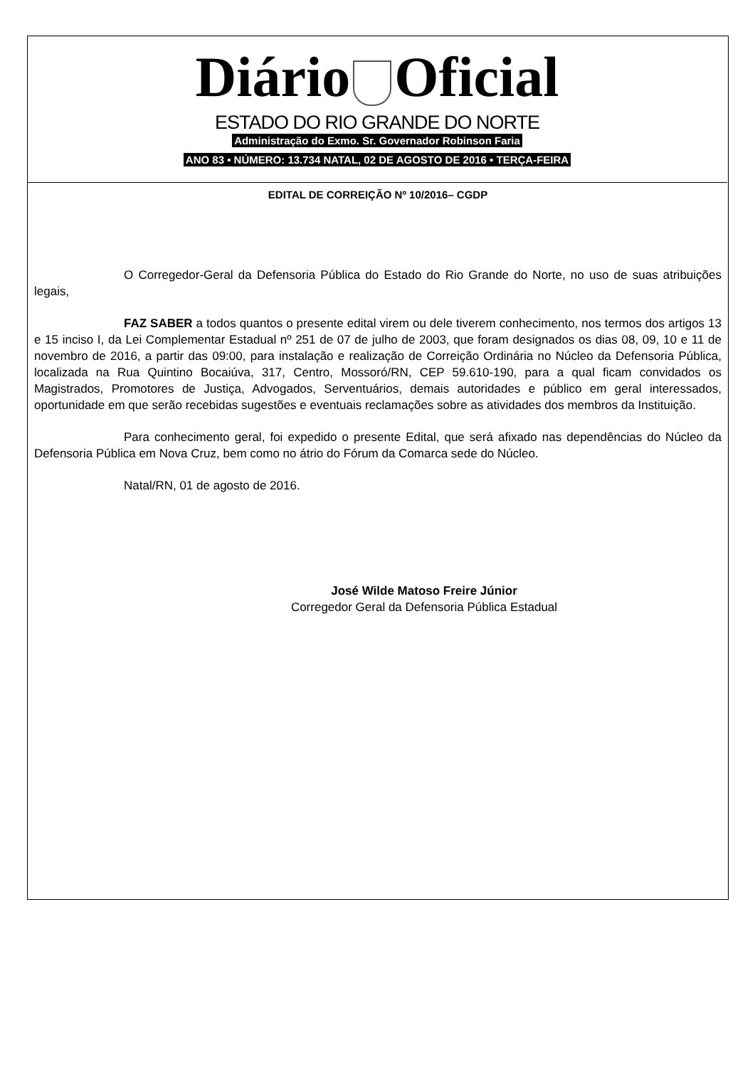Diário Oficial
ESTADO DO RIO GRANDE DO NORTE
Administração do Exmo. Sr. Governador Robinson Faria
ANO 83 • NÚMERO: 13.734 NATAL, 02 DE AGOSTO DE 2016 • TERÇA-FEIRA
EDITAL DE CORREIÇÃO Nº 10/2016– CGDP
O Corregedor-Geral da Defensoria Pública do Estado do Rio Grande do Norte, no uso de suas atribuições legais,
FAZ SABER a todos quantos o presente edital virem ou dele tiverem conhecimento, nos termos dos artigos 13 e 15 inciso I, da Lei Complementar Estadual nº 251 de 07 de julho de 2003, que foram designados os dias 08, 09, 10 e 11 de novembro de 2016, a partir das 09:00, para instalação e realização de Correição Ordinária no Núcleo da Defensoria Pública, localizada na Rua Quintino Bocaiúva, 317, Centro, Mossoró/RN, CEP 59.610-190, para a qual ficam convidados os Magistrados, Promotores de Justiça, Advogados, Serventuários, demais autoridades e público em geral interessados, oportunidade em que serão recebidas sugestões e eventuais reclamações sobre as atividades dos membros da Instituição.
Para conhecimento geral, foi expedido o presente Edital, que será afixado nas dependências do Núcleo da Defensoria Pública em Nova Cruz, bem como no átrio do Fórum da Comarca sede do Núcleo.
Natal/RN, 01 de agosto de 2016.
José Wilde Matoso Freire Júnior
Corregedor Geral da Defensoria Pública Estadual